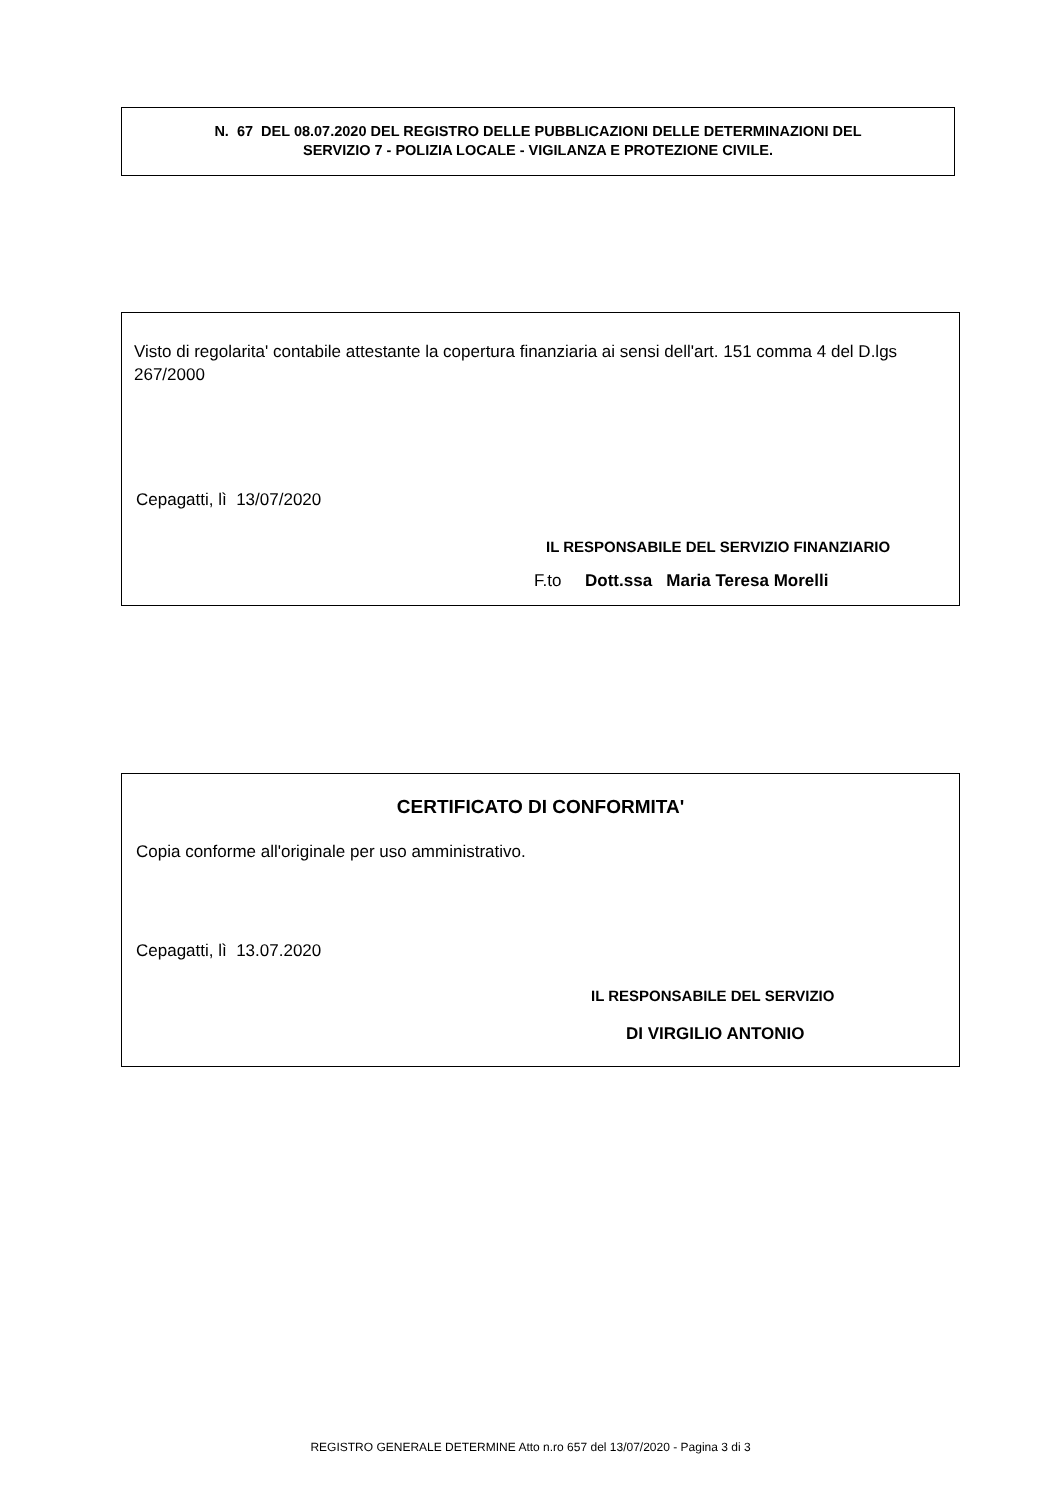N. 67 DEL 08.07.2020 DEL REGISTRO DELLE PUBBLICAZIONI DELLE DETERMINAZIONI DEL
SERVIZIO 7 - POLIZIA LOCALE - VIGILANZA E PROTEZIONE CIVILE.
Visto di regolarita' contabile attestante la copertura finanziaria ai sensi dell'art. 151 comma 4 del D.lgs 267/2000
Cepagatti, lì 13/07/2020
IL RESPONSABILE DEL SERVIZIO FINANZIARIO
F.to Dott.ssa Maria Teresa Morelli
CERTIFICATO DI CONFORMITA'
Copia conforme all'originale per uso amministrativo.
Cepagatti, lì 13.07.2020
IL RESPONSABILE DEL SERVIZIO
DI VIRGILIO ANTONIO
REGISTRO GENERALE DETERMINE Atto n.ro 657 del 13/07/2020 - Pagina 3 di 3